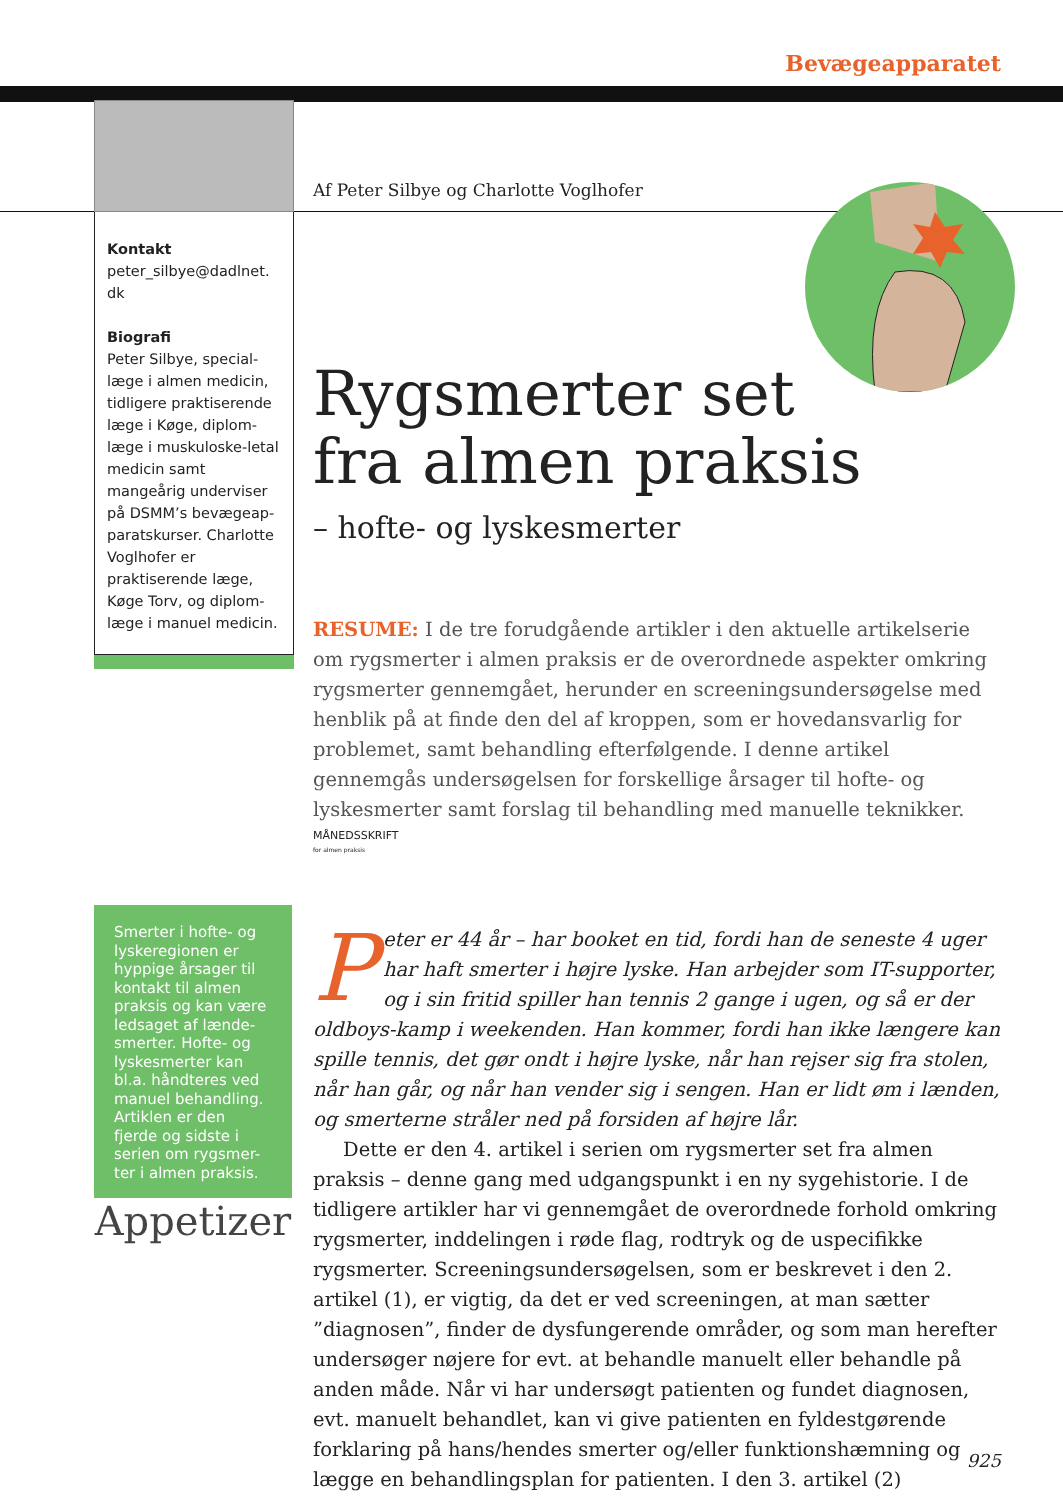Bevægeapparatet
Kontakt
peter_silbye@dadlnet.
dk
Biografi
Peter Silbye, special-læge i almen medicin, tidligere praktiserende læge i Køge, diplom-læge i muskuloske-letal medicin samt mangeårig underviser på DSMM’s bevægeap-paratskurser. Charlotte Voglhofer er praktiserende læge, Køge Torv, og diplom-læge i manuel medicin.
Af Peter Silbye og Charlotte Voglhofer
Rygsmerter set
fra almen praksis
– hofte- og lyskesmerter
RESUME: I de tre forudgående artikler i den aktuelle artikelserie om rygsmerter i almen praksis er de overordnede aspekter omkring rygsmerter gennemgået, herunder en screeningsundersøgelse med henblik på at finde den del af kroppen, som er hovedansvarlig for problemet, samt behandling efterfølgende. I denne artikel gennemgås undersøgelsen for forskellige årsager til hofte- og lyskesmerter samt forslag til behandling med manuelle teknikker.
MÅNEDSSKRIFT
for almen praksis
Peter er 44 år – har booket en tid, fordi han de seneste 4 uger har haft smerter i højre lyske. Han arbejder som IT-supporter, og i sin fritid spiller han tennis 2 gange i ugen, og så er der oldboys-kamp i weekenden. Han kommer, fordi han ikke længere kan spille tennis, det gør ondt i højre lyske, når han rejser sig fra stolen, når han går, og når han vender sig i sengen. Han er lidt øm i lænden, og smerterne stråler ned på forsiden af højre lår.
Dette er den 4. artikel i serien om rygsmerter set fra almen praksis – denne gang med udgangspunkt i en ny sygehistorie. I de tidligere artikler har vi gennemgået de overordnede forhold omkring rygsmerter, inddelingen i røde flag, rodtryk og de uspecifikke rygsmerter. Screeningsundersøgelsen, som er beskrevet i den 2. artikel (1), er vigtig, da det er ved screeningen, at man sætter ”diagnosen”, finder de dysfungerende områder, og som man herefter undersøger nøjere for evt. at behandle manuelt eller behandle på anden måde. Når vi har undersøgt patienten og fundet diagnosen, evt. manuelt behandlet, kan vi give patienten en fyldestgørende forklaring på hans/hendes smerter og/eller funktionshæmning og lægge en behandlingsplan for patienten. I den 3. artikel (2)
Smerter i hofte- og lyskeregionen er hyppige årsager til kontakt til almen praksis og kan være ledsaget af lænde-smerter. Hofte- og lyskesmerter kan bl.a. håndteres ved manuel behandling. Artiklen er den fjerde og sidste i serien om rygsmer-ter i almen praksis.
Appetizer
925